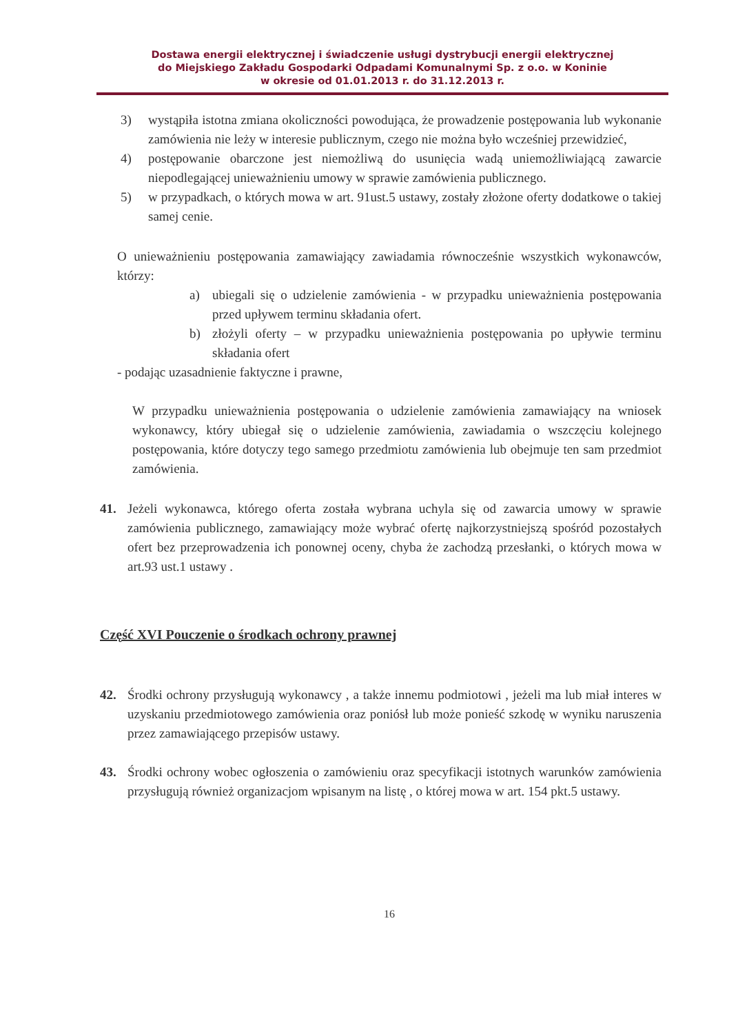Dostawa energii elektrycznej i świadczenie usługi dystrybucji energii elektrycznej
do Miejskiego Zakładu Gospodarki Odpadami Komunalnymi Sp. z o.o. w Koninie
w okresie od 01.01.2013 r. do 31.12.2013 r.
3) wystąpiła istotna zmiana okoliczności powodująca, że prowadzenie postępowania lub wykonanie zamówienia nie leży w interesie publicznym, czego nie można było wcześniej przewidzieć,
4) postępowanie obarczone jest niemożliwą do usunięcia wadą uniemożliwiającą zawarcie niepodlegającej unieważnieniu umowy w sprawie zamówienia publicznego.
5) w przypadkach, o których mowa w art. 91ust.5 ustawy, zostały złożone oferty dodatkowe o takiej samej cenie.
O unieważnieniu postępowania zamawiający zawiadamia równocześnie wszystkich wykonawców, którzy:
a) ubiegali się o udzielenie zamówienia - w przypadku unieważnienia postępowania przed upływem terminu składania ofert.
b) złożyli oferty – w przypadku unieważnienia postępowania po upływie terminu składania ofert
- podając uzasadnienie faktyczne i prawne,
W przypadku unieważnienia postępowania o udzielenie zamówienia zamawiający na wniosek wykonawcy, który ubiegał się o udzielenie zamówienia, zawiadamia o wszczęciu kolejnego postępowania, które dotyczy tego samego przedmiotu zamówienia lub obejmuje ten sam przedmiot zamówienia.
41. Jeżeli wykonawca, którego oferta została wybrana uchyla się od zawarcia umowy w sprawie zamówienia publicznego, zamawiający może wybrać ofertę najkorzystniejszą spośród pozostałych ofert bez przeprowadzenia ich ponownej oceny, chyba że zachodzą przesłanki, o których mowa w art.93 ust.1 ustawy .
Część XVI Pouczenie o środkach ochrony prawnej
42. Środki ochrony przysługują wykonawcy , a także innemu podmiotowi , jeżeli ma lub miał interes w uzyskaniu przedmiotowego zamówienia oraz poniósł lub może ponieść szkodę w wyniku naruszenia przez zamawiającego przepisów ustawy.
43. Środki ochrony wobec ogłoszenia o zamówieniu oraz specyfikacji istotnych warunków zamówienia przysługują również organizacjom wpisanym na listę , o której mowa w art. 154 pkt.5 ustawy.
16